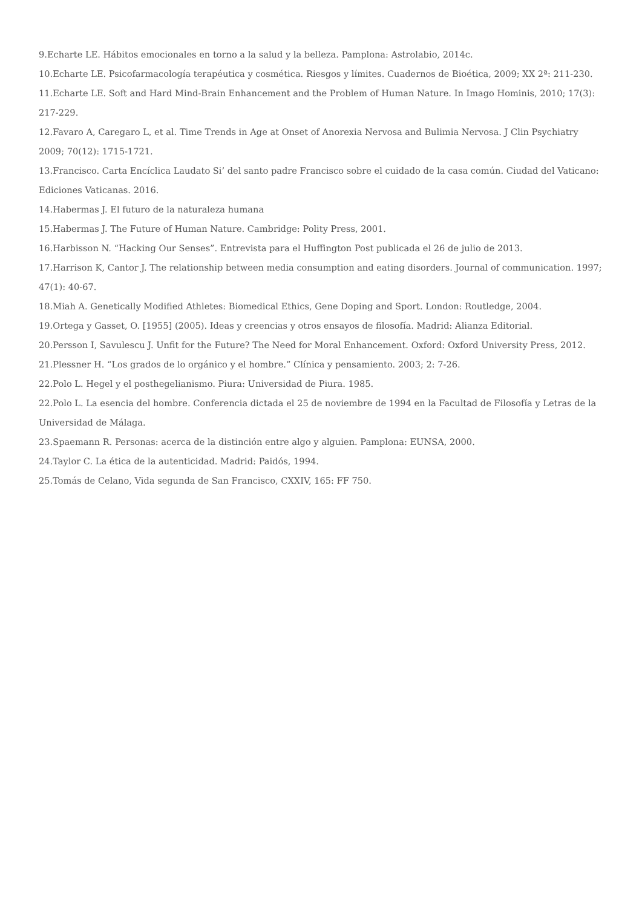9.Echarte LE. Hábitos emocionales en torno a la salud y la belleza. Pamplona: Astrolabio, 2014c.
10.Echarte LE. Psicofarmacología terapéutica y cosmética. Riesgos y límites. Cuadernos de Bioética, 2009; XX 2ª: 211-230.
11.Echarte LE. Soft and Hard Mind-Brain Enhancement and the Problem of Human Nature. In Imago Hominis, 2010; 17(3): 217-229.
12.Favaro A, Caregaro L, et al. Time Trends in Age at Onset of Anorexia Nervosa and Bulimia Nervosa. J Clin Psychiatry 2009; 70(12): 1715-1721.
13.Francisco. Carta Encíclica Laudato Si’ del santo padre Francisco sobre el cuidado de la casa común. Ciudad del Vaticano: Ediciones Vaticanas. 2016.
14.Habermas J. El futuro de la naturaleza humana
15.Habermas J. The Future of Human Nature. Cambridge: Polity Press, 2001.
16.Harbisson N. “Hacking Our Senses”. Entrevista para el Huffington Post publicada el 26 de julio de 2013.
17.Harrison K, Cantor J. The relationship between media consumption and eating disorders. Journal of communication. 1997; 47(1): 40-67.
18.Miah A. Genetically Modified Athletes: Biomedical Ethics, Gene Doping and Sport. London: Routledge, 2004.
19.Ortega y Gasset, O. [1955] (2005). Ideas y creencias y otros ensayos de filosofía. Madrid: Alianza Editorial.
20.Persson I, Savulescu J. Unfit for the Future? The Need for Moral Enhancement. Oxford: Oxford University Press, 2012.
21.Plessner H. “Los grados de lo orgánico y el hombre.” Clínica y pensamiento. 2003; 2: 7-26.
22.Polo L. Hegel y el posthegelianismo. Piura: Universidad de Piura. 1985.
22.Polo L. La esencia del hombre. Conferencia dictada el 25 de noviembre de 1994 en la Facultad de Filosofía y Letras de la Universidad de Málaga.
23.Spaemann R. Personas: acerca de la distinción entre algo y alguien. Pamplona: EUNSA, 2000.
24.Taylor C. La ética de la autenticidad. Madrid: Paidós, 1994.
25.Tomás de Celano, Vida segunda de San Francisco, CXXIV, 165: FF 750.